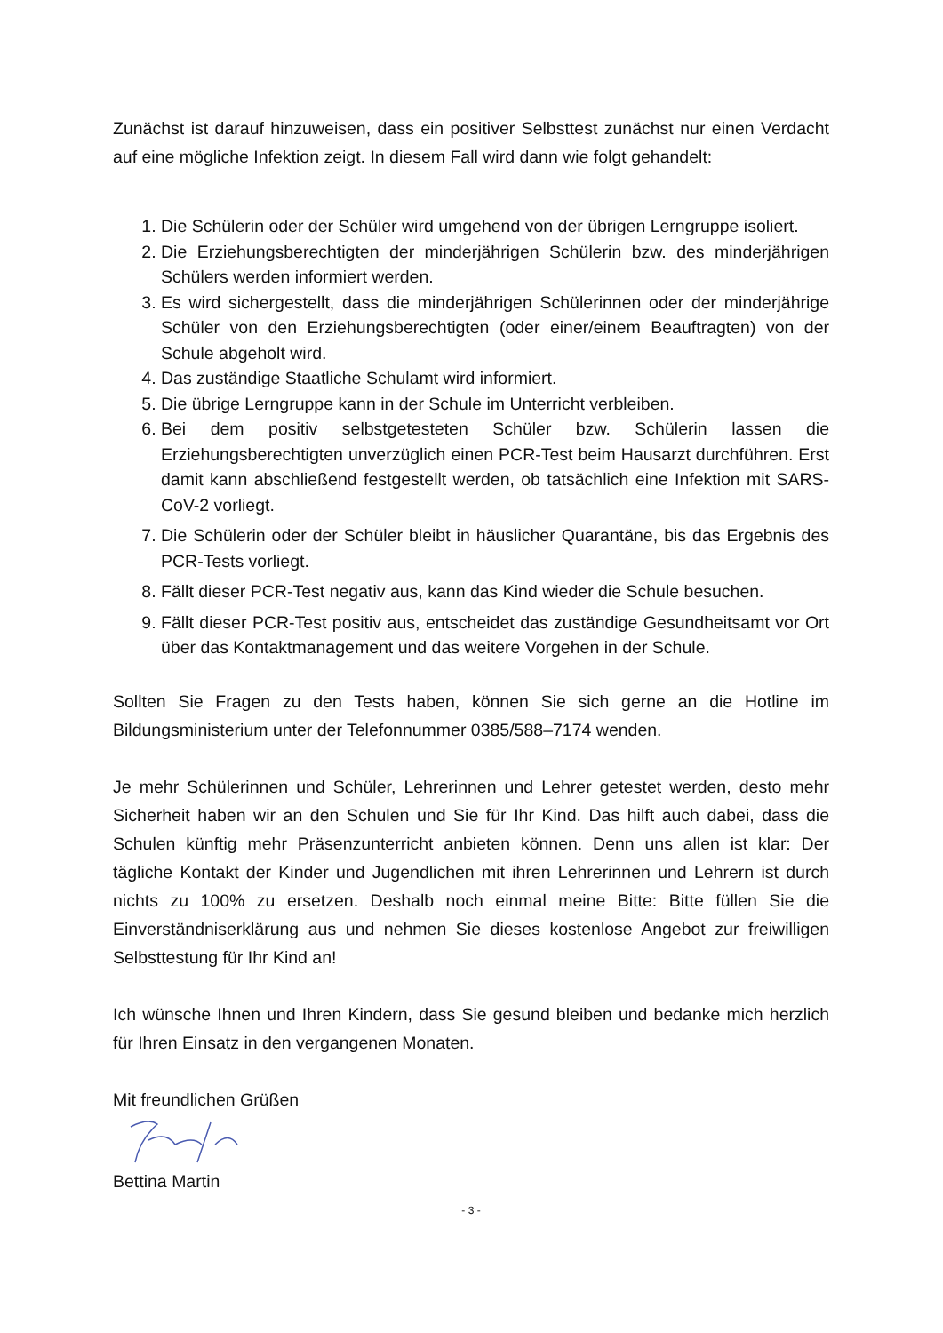Zunächst ist darauf hinzuweisen, dass ein positiver Selbsttest zunächst nur einen Verdacht auf eine mögliche Infektion zeigt. In diesem Fall wird dann wie folgt gehandelt:
1. Die Schülerin oder der Schüler wird umgehend von der übrigen Lerngruppe isoliert.
2. Die Erziehungsberechtigten der minderjährigen Schülerin bzw. des minderjährigen Schülers werden informiert werden.
3. Es wird sichergestellt, dass die minderjährigen Schülerinnen oder der minderjährige Schüler von den Erziehungsberechtigten (oder einer/einem Beauftragten) von der Schule abgeholt wird.
4. Das zuständige Staatliche Schulamt wird informiert.
5. Die übrige Lerngruppe kann in der Schule im Unterricht verbleiben.
6. Bei dem positiv selbstgetesteten Schüler bzw. Schülerin lassen die Erziehungsberechtigten unverzüglich einen PCR-Test beim Hausarzt durchführen. Erst damit kann abschließend festgestellt werden, ob tatsächlich eine Infektion mit SARS-CoV-2 vorliegt.
7. Die Schülerin oder der Schüler bleibt in häuslicher Quarantäne, bis das Ergebnis des PCR-Tests vorliegt.
8. Fällt dieser PCR-Test negativ aus, kann das Kind wieder die Schule besuchen.
9. Fällt dieser PCR-Test positiv aus, entscheidet das zuständige Gesundheitsamt vor Ort über das Kontaktmanagement und das weitere Vorgehen in der Schule.
Sollten Sie Fragen zu den Tests haben, können Sie sich gerne an die Hotline im Bildungsministerium unter der Telefonnummer 0385/588–7174 wenden.
Je mehr Schülerinnen und Schüler, Lehrerinnen und Lehrer getestet werden, desto mehr Sicherheit haben wir an den Schulen und Sie für Ihr Kind. Das hilft auch dabei, dass die Schulen künftig mehr Präsenzunterricht anbieten können. Denn uns allen ist klar: Der tägliche Kontakt der Kinder und Jugendlichen mit ihren Lehrerinnen und Lehrern ist durch nichts zu 100% zu ersetzen. Deshalb noch einmal meine Bitte: Bitte füllen Sie die Einverständniserklärung aus und nehmen Sie dieses kostenlose Angebot zur freiwilligen Selbsttestung für Ihr Kind an!
Ich wünsche Ihnen und Ihren Kindern, dass Sie gesund bleiben und bedanke mich herzlich für Ihren Einsatz in den vergangenen Monaten.
Mit freundlichen Grüßen
Bettina Martin
- 3 -